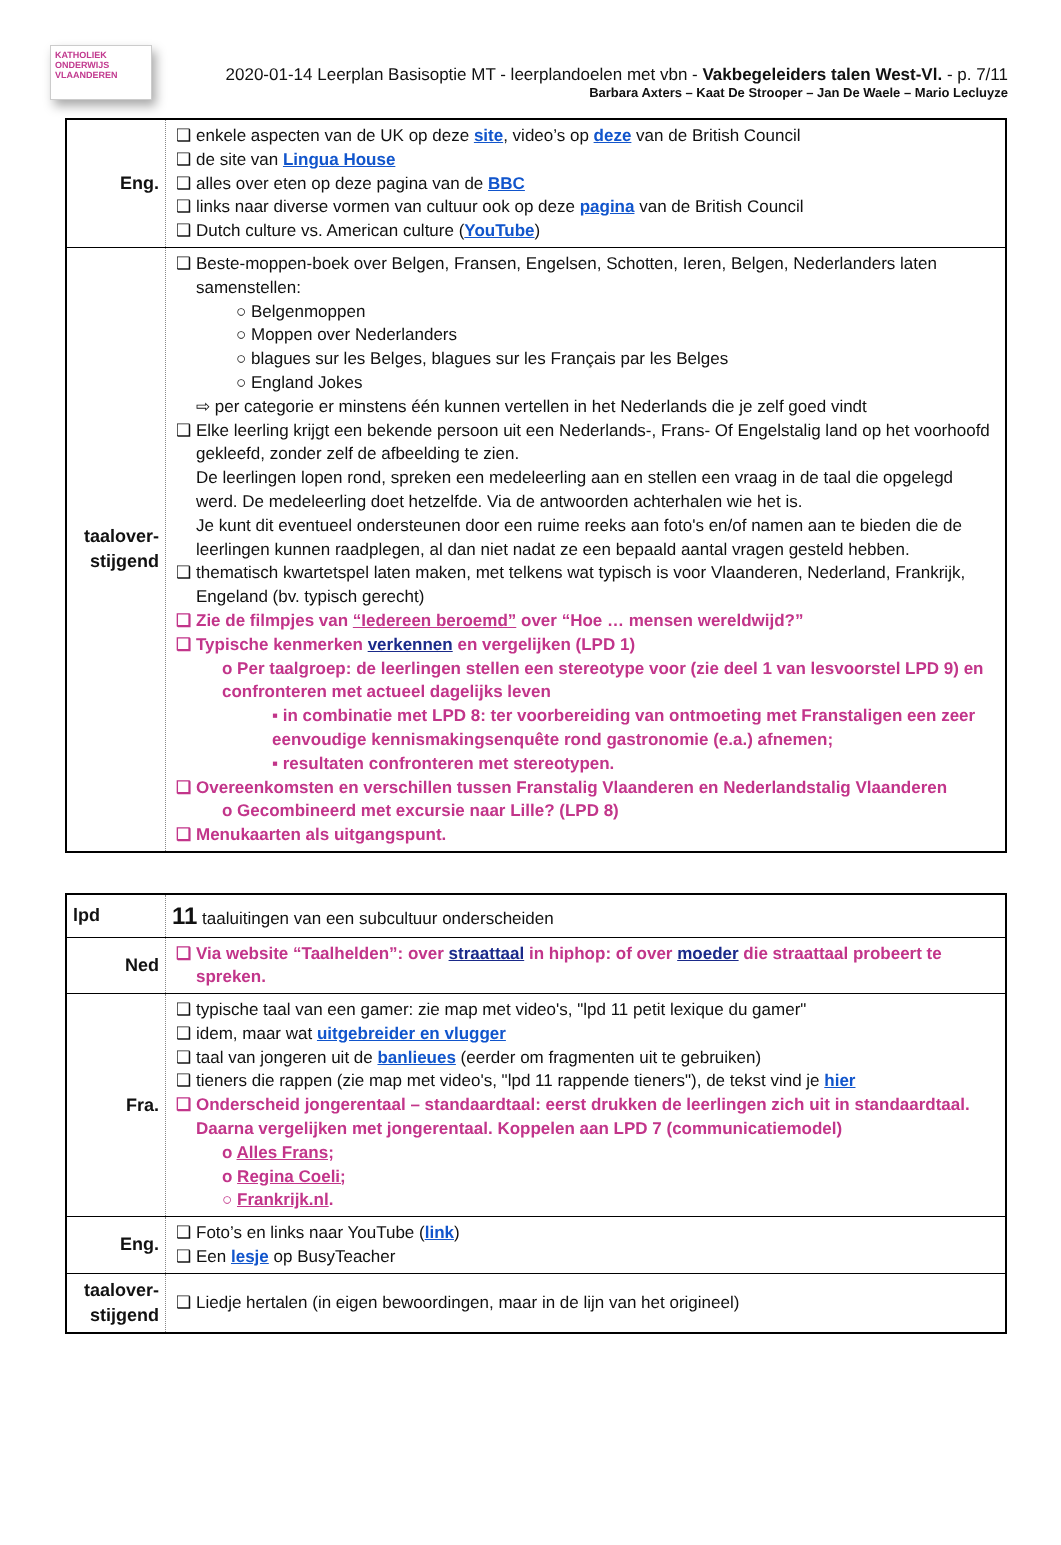KATHOLIEK
ONDERWIJS
VLAANDEREN
2020-01-14 Leerplan Basisoptie MT - leerplandoelen met vbn - Vakbegeleiders talen West-Vl. - p. 7/11
Barbara Axters – Kaat De Strooper – Jan De Waele – Mario Lecluyze
| Eng. | ❑ enkele aspecten van de UK op deze site , video’s op deze van de British Council ❑ de site van Lingua House ❑ alles over eten op deze pagina van de BBC ❑ links naar diverse vormen van cultuur ook op deze pagina van de British Council ❑ Dutch culture vs. American culture ( YouTube ) |
| taalover- stijgend | ❑ Beste-moppen-boek over Belgen, Fransen, Engelsen, Schotten, Ieren, Belgen, Nederlanders laten samenstellen: ○ Belgenmoppen ○ Moppen over Nederlanders ○ blagues sur les Belges, blagues sur les Français par les Belges ○ England Jokes ⇨ per categorie er minstens één kunnen vertellen in het Nederlands die je zelf goed vindt ❑ Elke leerling krijgt een bekende persoon uit een Nederlands-, Frans- Of Engelstalig land op het voorhoofd gekleefd, zonder zelf de afbeelding te zien. De leerlingen lopen rond, spreken een medeleerling aan en stellen een vraag in de taal die opgelegd werd. De medeleerling doet hetzelfde. Via de antwoorden achterhalen wie het is. Je kunt dit eventueel ondersteunen door een ruime reeks aan foto's en/of namen aan te bieden die de leerlingen kunnen raadplegen, al dan niet nadat ze een bepaald aantal vragen gesteld hebben. ❑ thematisch kwartetspel laten maken, met telkens wat typisch is voor Vlaanderen, Nederland, Frankrijk, Engeland (bv. typisch gerecht) ❑ Zie de filmpjes van “Iedereen beroemd” over “Hoe … mensen wereldwijd?” ❑ Typische kenmerken verkennen en vergelijken (LPD 1) o Per taalgroep: de leerlingen stellen een stereotype voor (zie deel 1 van lesvoorstel LPD 9) en confronteren met actueel dagelijks leven ▪ in combinatie met LPD 8: ter voorbereiding van ontmoeting met Franstaligen een zeer eenvoudige kennismakingsenquête rond gastronomie (e.a.) afnemen; ▪ resultaten confronteren met stereotypen. ❑ Overeenkomsten en verschillen tussen Franstalig Vlaanderen en Nederlandstalig Vlaanderen o Gecombineerd met excursie naar Lille? (LPD 8) ❑ Menukaarten als uitgangspunt. |
| lpd | 11 taaluitingen van een subcultuur onderscheiden |
| Ned | ❑ Via website “Taalhelden”: over straattaal in hiphop: of over moeder die straattaal probeert te spreken. |
| Fra. | ❑ typische taal van een gamer: zie map met video's, "lpd 11 petit lexique du gamer" ❑ idem, maar wat uitgebreider en vlugger ❑ taal van jongeren uit de banlieues (eerder om fragmenten uit te gebruiken) ❑ tieners die rappen (zie map met video's, "lpd 11 rappende tieners"), de tekst vind je hier ❑ Onderscheid jongerentaal – standaardtaal: eerst drukken de leerlingen zich uit in standaardtaal. Daarna vergelijken met jongerentaal. Koppelen aan LPD 7 (communicatiemodel) o Alles Frans; o Regina Coeli; ○ Frankrijk.nl . |
| Eng. | ❑ Foto’s en links naar YouTube ( link ) ❑ Een lesje op BusyTeacher |
| taalover- stijgend | ❑ Liedje hertalen (in eigen bewoordingen, maar in de lijn van het origineel) |